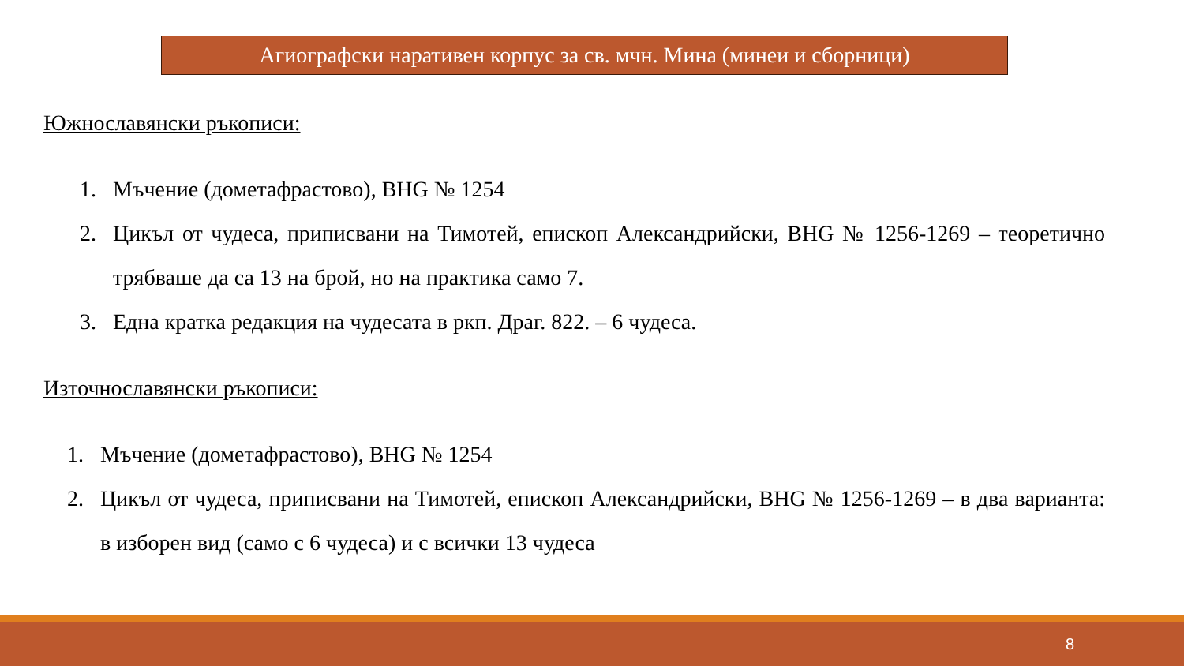Агиографски наративен корпус за св. мчн. Мина (минеи и сборници)
Южнославянски ръкописи:
1. Мъчение (дометафрастово), BHG № 1254
2. Цикъл от чудеса, приписвани на Тимотей, епископ Александрийски, BHG № 1256-1269 – теоретично трябваше да са 13 на брой, но на практика само 7.
3. Една кратка редакция на чудесата в ркп. Драг. 822. – 6 чудеса.
Източнославянски ръкописи:
1. Мъчение (дометафрастово), BHG № 1254
2. Цикъл от чудеса, приписвани на Тимотей, епископ Александрийски, BHG № 1256-1269 – в два варианта: в изборен вид (само с 6 чудеса) и с всички 13 чудеса
8